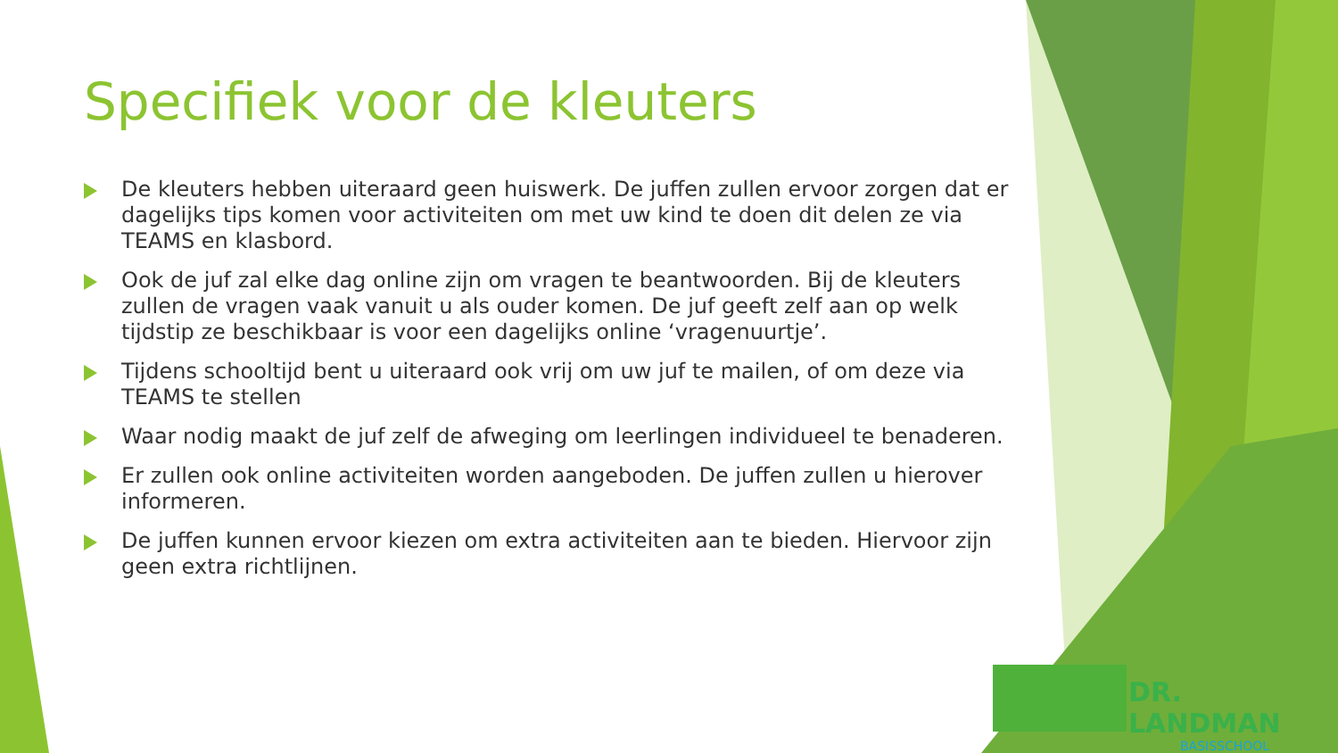Specifiek voor de kleuters
De kleuters hebben uiteraard geen huiswerk. De juffen zullen ervoor zorgen dat er dagelijks tips komen voor activiteiten om met uw kind te doen dit delen ze via TEAMS en klasbord.
Ook de juf zal elke dag online zijn om vragen te beantwoorden. Bij de kleuters zullen de vragen vaak vanuit u als ouder komen. De juf geeft zelf aan op welk tijdstip ze beschikbaar is voor een dagelijks online ‘vragenuurtje’.
Tijdens schooltijd bent u uiteraard ook vrij om uw juf te mailen, of om deze via TEAMS te stellen
Waar nodig maakt de juf zelf de afweging om leerlingen individueel te benaderen.
Er zullen ook online activiteiten worden aangeboden. De juffen zullen u hierover informeren.
De juffen kunnen ervoor kiezen om extra activiteiten aan te bieden. Hiervoor zijn geen extra richtlijnen.
DR. LANDMAN
BASISSCHOOL